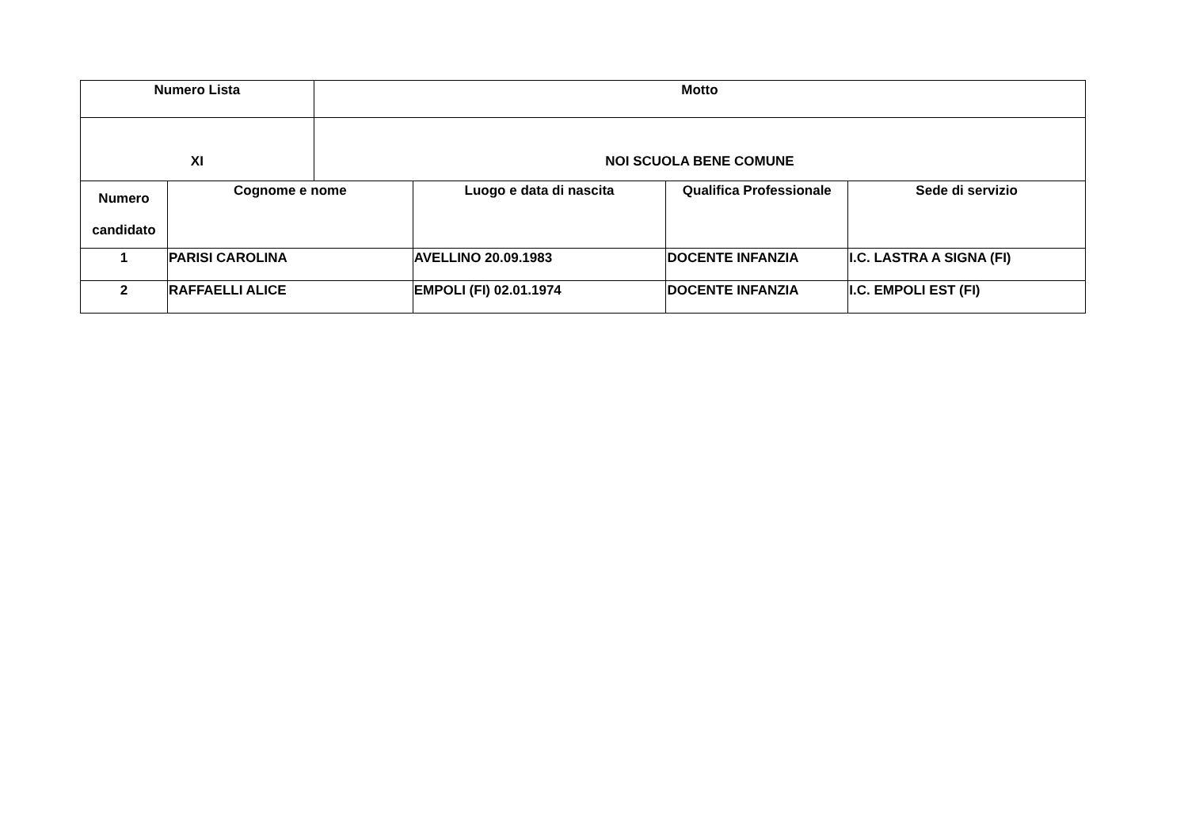| Numero Lista | | Motto | | | |
| --- | --- | --- | --- | --- | --- |
| XI | | NOI SCUOLA BENE COMUNE | | | |
| Numero candidato | Cognome e nome | | Luogo e data di nascita | Qualifica Professionale | Sede di servizio |
| 1 | PARISI CAROLINA | | AVELLINO 20.09.1983 | DOCENTE INFANZIA | I.C. LASTRA A SIGNA (FI) |
| 2 | RAFFAELLI ALICE | | EMPOLI (FI) 02.01.1974 | DOCENTE INFANZIA | I.C. EMPOLI EST (FI) |